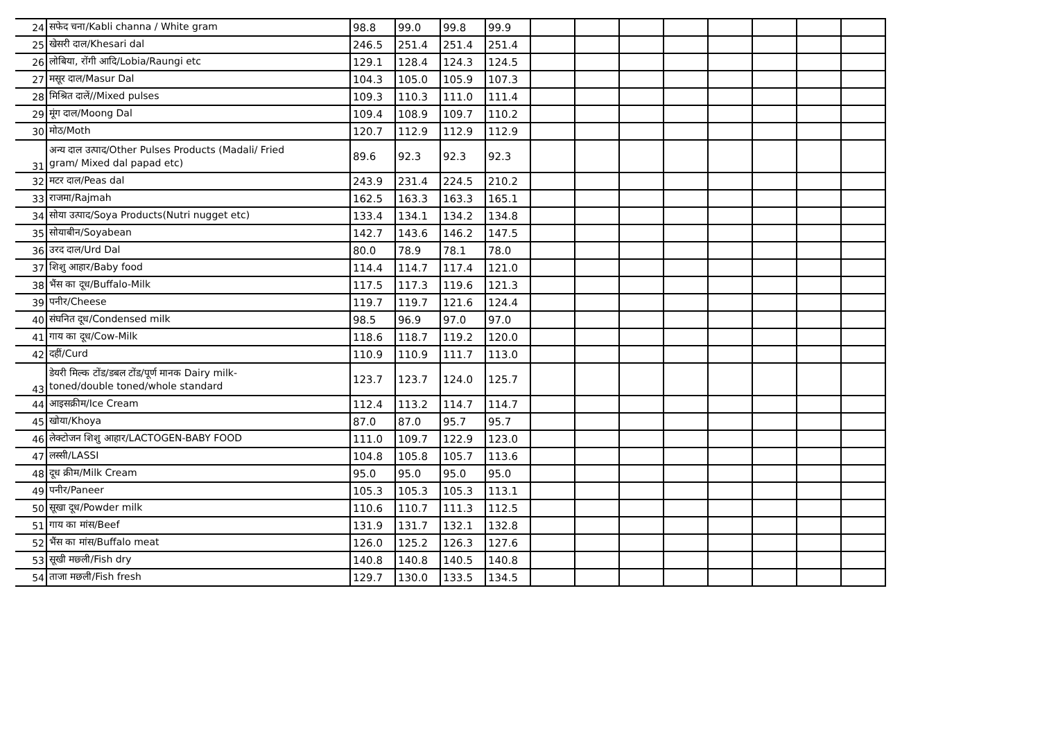| 24 | सफेद चना/Kabli channa / White gram | 98.8 | 99.0 | 99.8 | 99.9 | | | | | | | | |
| 25 | खेसरी दाल/Khesari dal | 246.5 | 251.4 | 251.4 | 251.4 | | | | | | | | |
| 26 | लोबिया, रोंगी आदि/Lobia/Raungi etc | 129.1 | 128.4 | 124.3 | 124.5 | | | | | | | | |
| 27 | मसूर दाल/Masur Dal | 104.3 | 105.0 | 105.9 | 107.3 | | | | | | | | |
| 28 | मिश्रित दालें//Mixed pulses | 109.3 | 110.3 | 111.0 | 111.4 | | | | | | | | |
| 29 | मूंग दाल/Moong Dal | 109.4 | 108.9 | 109.7 | 110.2 | | | | | | | | |
| 30 | मोठ/Moth | 120.7 | 112.9 | 112.9 | 112.9 | | | | | | | | |
| 31 | अन्य दाल उत्पाद/Other Pulses Products (Madali/ Fried gram/ Mixed dal papad etc) | 89.6 | 92.3 | 92.3 | 92.3 | | | | | | | | |
| 32 | मटर दाल/Peas dal | 243.9 | 231.4 | 224.5 | 210.2 | | | | | | | | |
| 33 | राजमा/Rajmah | 162.5 | 163.3 | 163.3 | 165.1 | | | | | | | | |
| 34 | सोया उत्पाद/Soya Products(Nutri nugget etc) | 133.4 | 134.1 | 134.2 | 134.8 | | | | | | | | |
| 35 | सोयाबीन/Soyabean | 142.7 | 143.6 | 146.2 | 147.5 | | | | | | | | |
| 36 | उरद दाल/Urd Dal | 80.0 | 78.9 | 78.1 | 78.0 | | | | | | | | |
| 37 | शिशु आहार/Baby food | 114.4 | 114.7 | 117.4 | 121.0 | | | | | | | | |
| 38 | भैंस का दूध/Buffalo-Milk | 117.5 | 117.3 | 119.6 | 121.3 | | | | | | | | |
| 39 | पनीर/Cheese | 119.7 | 119.7 | 121.6 | 124.4 | | | | | | | | |
| 40 | संघनित दूध/Condensed milk | 98.5 | 96.9 | 97.0 | 97.0 | | | | | | | | |
| 41 | गाय का दूध/Cow-Milk | 118.6 | 118.7 | 119.2 | 120.0 | | | | | | | | |
| 42 | दहीं/Curd | 110.9 | 110.9 | 111.7 | 113.0 | | | | | | | | |
| 43 | डेयरी मिल्क टोंड/डबल टोंड/पूर्ण मानक Dairy milk- toned/double toned/whole standard | 123.7 | 123.7 | 124.0 | 125.7 | | | | | | | | |
| 44 | आइसक्रीम/Ice Cream | 112.4 | 113.2 | 114.7 | 114.7 | | | | | | | | |
| 45 | खोया/Khoya | 87.0 | 87.0 | 95.7 | 95.7 | | | | | | | | |
| 46 | लेक्टोजन शिशु आहार/LACTOGEN-BABY FOOD | 111.0 | 109.7 | 122.9 | 123.0 | | | | | | | | |
| 47 | लस्सी/LASSI | 104.8 | 105.8 | 105.7 | 113.6 | | | | | | | | |
| 48 | दूध क्रीम/Milk Cream | 95.0 | 95.0 | 95.0 | 95.0 | | | | | | | | |
| 49 | पनीर/Paneer | 105.3 | 105.3 | 105.3 | 113.1 | | | | | | | | |
| 50 | सूखा दूध/Powder milk | 110.6 | 110.7 | 111.3 | 112.5 | | | | | | | | |
| 51 | गाय का मांस/Beef | 131.9 | 131.7 | 132.1 | 132.8 | | | | | | | | |
| 52 | भैंस का मांस/Buffalo meat | 126.0 | 125.2 | 126.3 | 127.6 | | | | | | | | |
| 53 | सूखी मछ्ली/Fish dry | 140.8 | 140.8 | 140.5 | 140.8 | | | | | | | | |
| 54 | ताजा मछली/Fish fresh | 129.7 | 130.0 | 133.5 | 134.5 | | | | | | | | |